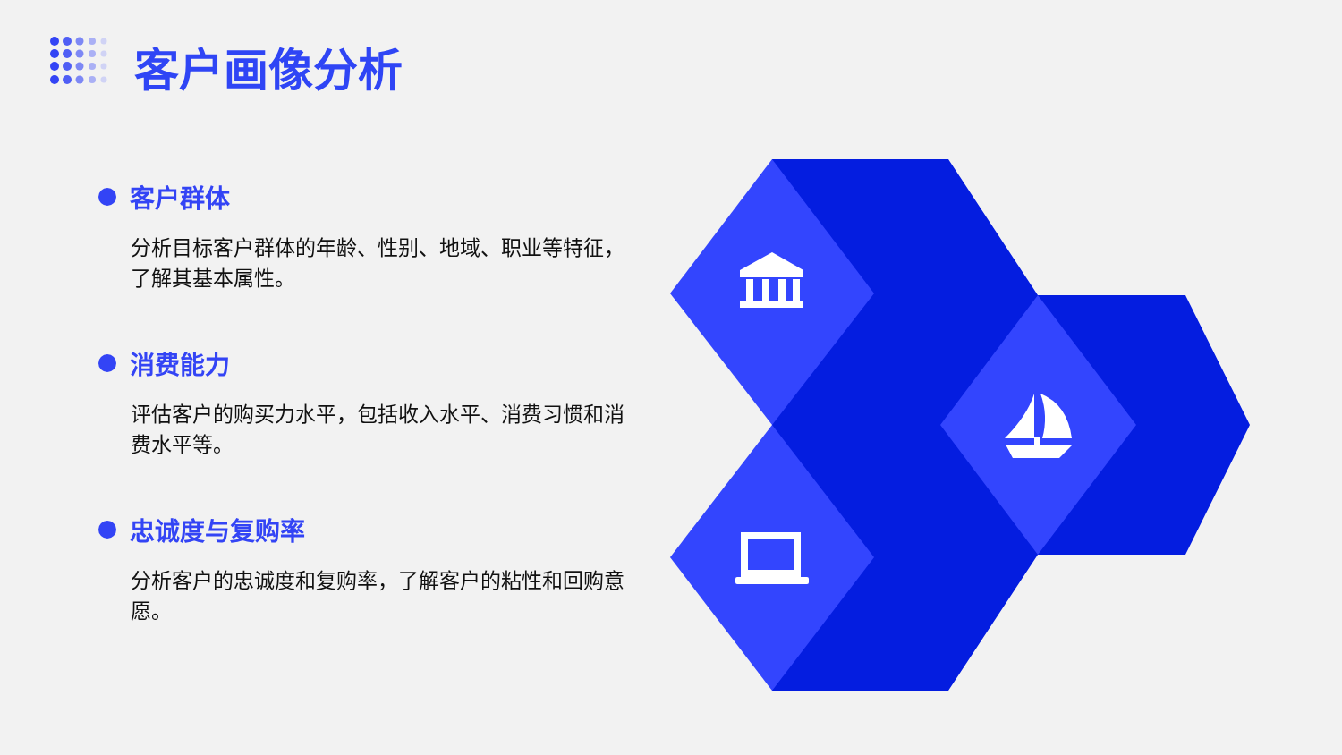客户画像分析
客户群体
分析目标客户群体的年龄、性别、地域、职业等特征，了解其基本属性。
消费能力
评估客户的购买力水平，包括收入水平、消费习惯和消费水平等。
忠诚度与复购率
分析客户的忠诚度和复购率，了解客户的粘性和回购意愿。